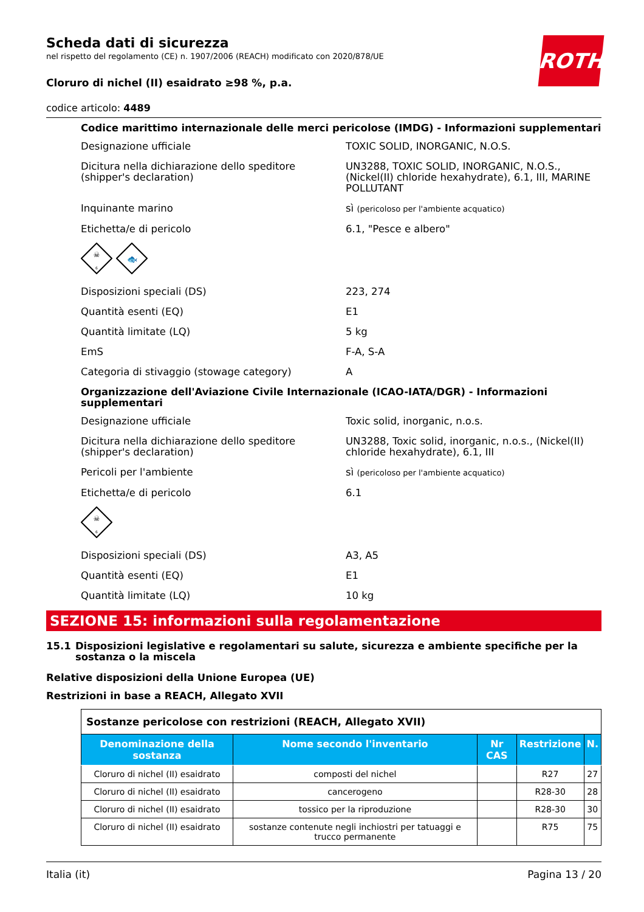ROTH
Scheda dati di sicurezza
nel rispetto del regolamento (CE) n. 1907/2006 (REACH) modificato con 2020/878/UE
Cloruro di nichel (II) esaidrato ≥98 %, p.a.
codice articolo: 4489
Codice marittimo internazionale delle merci pericolose (IMDG) - Informazioni supplementari
Designazione ufficiale TOXIC SOLID, INORGANIC, N.O.S.
Dicitura nella dichiarazione dello speditore (shipper's declaration)
UN3288, TOXIC SOLID, INORGANIC, N.O.S., (Nickel(II) chloride hexahydrate), 6.1, III, MARINE POLLUTANT
Inquinante marino sì (pericoloso per l'ambiente acquatico)
Etichetta/e di pericolo 6.1, "Pesce e albero"
☠
6
🐟
Disposizioni speciali (DS) 223, 274
Quantità esenti (EQ) E1
Quantità limitate (LQ) 5 kg
EmS F-A, S-A
Categoria di stivaggio (stowage category) A
Organizzazione dell'Aviazione Civile Internazionale (ICAO-IATA/DGR) - Informazioni supplementari
Designazione ufficiale Toxic solid, inorganic, n.o.s.
Dicitura nella dichiarazione dello speditore (shipper's declaration)
UN3288, Toxic solid, inorganic, n.o.s., (Nickel(II) chloride hexahydrate), 6.1, III
Pericoli per l'ambiente sì (pericoloso per l'ambiente acquatico)
Etichetta/e di pericolo 6.1
☠
6
Disposizioni speciali (DS) A3, A5
Quantità esenti (EQ) E1
Quantità limitate (LQ) 10 kg
SEZIONE 15: informazioni sulla regolamentazione
15.1 Disposizioni legislative e regolamentari su salute, sicurezza e ambiente specifiche per la sostanza o la miscela
Relative disposizioni della Unione Europea (UE)
Restrizioni in base a REACH, Allegato XVII
| Sostanze pericolose con restrizioni (REACH, Allegato XVII) | | | | |
| Denominazione della sostanza | Nome secondo l'inventario | Nr CAS | Restrizione | N. |
| Cloruro di nichel (II) esaidrato | composti del nichel | | R27 | 27 |
| Cloruro di nichel (II) esaidrato | cancerogeno | | R28-30 | 28 |
| Cloruro di nichel (II) esaidrato | tossico per la riproduzione | | R28-30 | 30 |
| Cloruro di nichel (II) esaidrato | sostanze contenute negli inchiostri per tatuaggi e trucco permanente | | R75 | 75 |
Italia (it) Pagina 13 / 20